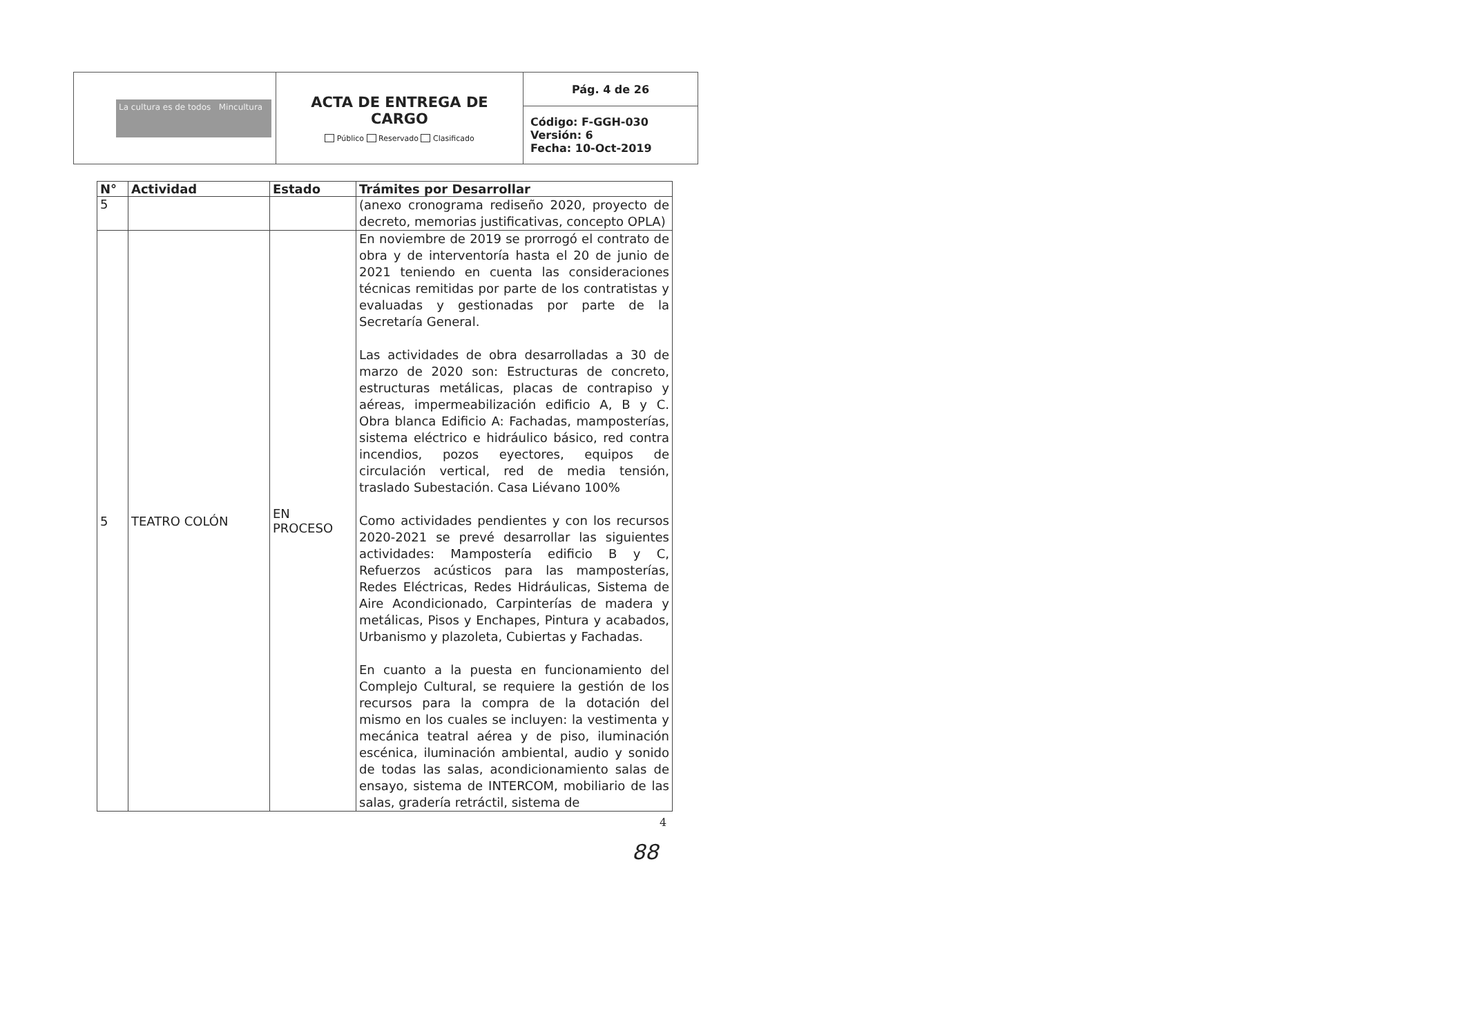| La cultura es de todos Mincultura | ACTA DE ENTREGA DE CARGO Público Reservado Clasificado | Pág. 4 de 26 |
| | | Código: F-GGH-030 Versión: 6 Fecha: 10-Oct-2019 |
| N° | Actividad | Estado | Trámites por Desarrollar |
| --- | --- | --- | --- |
| 5 | | | (anexo cronograma rediseño 2020, proyecto de decreto, memorias justificativas, concepto OPLA) |
| 5 | TEATRO COLÓN | EN PROCESO | En noviembre de 2019 se prorrogó el contrato de obra y de interventoría hasta el 20 de junio de 2021 teniendo en cuenta las consideraciones técnicas remitidas por parte de los contratistas y evaluadas y gestionadas por parte de la Secretaría General. Las actividades de obra desarrolladas a 30 de marzo de 2020 son: Estructuras de concreto, estructuras metálicas, placas de contrapiso y aéreas, impermeabilización edificio A, B y C. Obra blanca Edificio A: Fachadas, mamposterías, sistema eléctrico e hidráulico básico, red contra incendios, pozos eyectores, equipos de circulación vertical, red de media tensión, traslado Subestación. Casa Liévano 100% Como actividades pendientes y con los recursos 2020-2021 se prevé desarrollar las siguientes actividades: Mampostería edificio B y C, Refuerzos acústicos para las mamposterías, Redes Eléctricas, Redes Hidráulicas, Sistema de Aire Acondicionado, Carpinterías de madera y metálicas, Pisos y Enchapes, Pintura y acabados, Urbanismo y plazoleta, Cubiertas y Fachadas. En cuanto a la puesta en funcionamiento del Complejo Cultural, se requiere la gestión de los recursos para la compra de la dotación del mismo en los cuales se incluyen: la vestimenta y mecánica teatral aérea y de piso, iluminación escénica, iluminación ambiental, audio y sonido de todas las salas, acondicionamiento salas de ensayo, sistema de INTERCOM, mobiliario de las salas, gradería retráctil, sistema de |
4
88